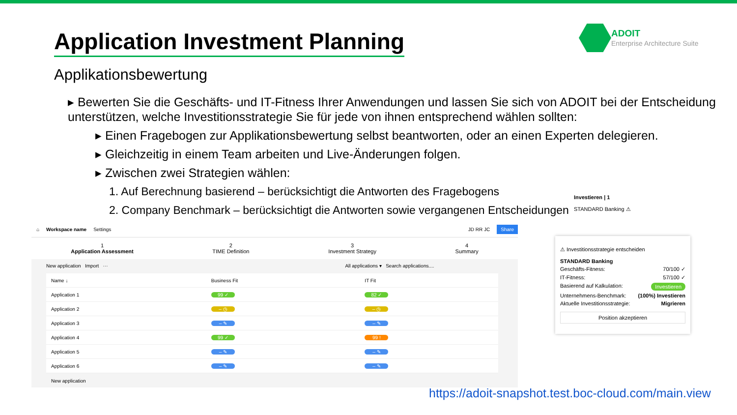Application Investment Planning
ADOIT
Enterprise Architecture Suite
Applikationsbewertung
▸ Bewerten Sie die Geschäfts- und IT-Fitness Ihrer Anwendungen und lassen Sie sich von ADOIT bei der Entscheidung unterstützen, welche Investitionsstrategie Sie für jede von ihnen entsprechend wählen sollten:
▸ Einen Fragebogen zur Applikationsbewertung selbst beantworten, oder an einen Experten delegieren.
▸ Gleichzeitig in einem Team arbeiten und Live-Änderungen folgen.
▸ Zwischen zwei Strategien wählen:
1. Auf Berechnung basierend – berücksichtigt die Antworten des Fragebogens
2. Company Benchmark – berücksichtigt die Antworten sowie vergangenen Entscheidungen
⌂ Workspace name Settings JD RR JC Share
1
Application Assessment 2
TIME Definition 3
Investment Strategy 4
Summary
New application Import ··· All applications ▾ Search applications....
| Name ↓ | Business Fit | IT Fit |
| --- | --- | --- |
| Application 1 | 99 ✓ | 82 ✓ |
| Application 2 | – ◷ | – ◷ |
| Application 3 | – ✎ | – ✎ |
| Application 4 | 99 ✓ | 99 ! |
| Application 5 | – ✎ | – ✎ |
| Application 6 | – ✎ | – ✎ |
New application
Investieren | 1
STANDARD Banking ⚠
⚠ Investitionsstrategie entscheiden
STANDARD Banking
Geschäfts-Fitness: 70/100 ✓
IT-Fitness: 57/100 ✓
Basierend auf Kalkulation: Investieren
Unternehmens-Benchmark: (100%) Investieren
Aktuelle Investitionsstrategie: Migrieren
Position akzeptieren
https://adoit-snapshot.test.boc-cloud.com/main.view